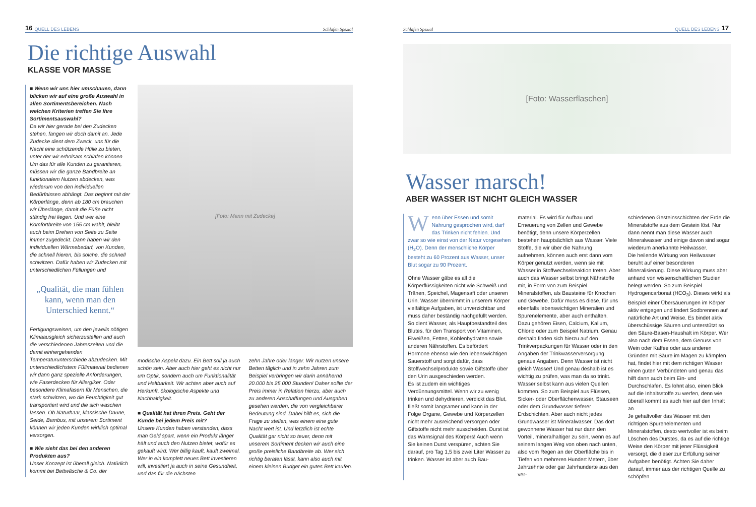16 QUELL DES LEBENS Schlafen Spezial
Die richtige Auswahl
KLASSE VOR MASSE
■ Wenn wir uns hier umschauen, dann blicken wir auf eine große Auswahl in allen Sortimentsbereichen. Nach welchen Kriterien treffen Sie Ihre Sortimentsauswahl?
Da wir hier gerade bei den Zudecken stehen, fangen wir doch damit an. Jede Zudecke dient dem Zweck, uns für die Nacht eine schützende Hülle zu bieten, unter der wir erholsam schlafen können. Um das für alle Kunden zu garantieren, müssen wir die ganze Bandbreite an funktionalem Nutzen abdecken, was wiederum von den individuellen Bedürfnissen abhängt. Das beginnt mit der Körperlänge, denn ab 180 cm brauchen wir Überlänge, damit die Füße nicht ständig frei liegen. Und wer eine Komfortbreite von 155 cm wählt, bleibt auch beim Drehen von Seite zu Seite immer zugedeckt. Dann haben wir den individuellen Wärmebedarf, von Kunden, die schnell frieren, bis solche, die schnell schwitzen. Dafür haben wir Zudecken mit unterschiedlichen Füllungen und
„Qualität, die man fühlen kann, wenn man den Unterschied kennt.“
Fertigungsweisen, um den jeweils nötigen Klimaausgleich sicherzustellen und auch die verschiedenen Jahreszeiten und die damit einhergehenden Temperaturunterschiede abzudecken. Mit unterschiedlichstem Füllmaterial bedienen wir dann ganz spezielle Anforderungen, wie Faserdecken für Allergiker. Oder besondere Klimafasern für Menschen, die stark schwitzen, wo die Feuchtigkeit gut transportiert wird und die sich waschen lassen. Ob Naturhaar, klassische Daune, Seide, Bambus, mit unserem Sortiment können wir jeden Kunden wirklich optimal versorgen.
■ Wie sieht das bei den anderen Produkten aus?
Unser Konzept ist überall gleich. Natürlich kommt bei Bettwäsche & Co. der
[Foto: Mann mit Zudecke]
modische Aspekt dazu. Ein Bett soll ja auch schön sein. Aber auch hier geht es nicht nur um Optik, sondern auch um Funktionalität und Haltbarkeit. Wir achten aber auch auf Herkunft, ökologische Aspekte und Nachhaltigkeit.
■ Qualität hat ihren Preis. Geht der Kunde bei jedem Preis mit?
Unsere Kunden haben verstanden, dass man Geld spart, wenn ein Produkt länger hält und auch den Nutzen bietet, wofür es gekauft wird. Wer billig kauft, kauft zweimal. Wer in ein komplett neues Bett investieren will, investiert ja auch in seine Gesundheit, und das für die nächsten
zehn Jahre oder länger. Wir nutzen unsere Betten täglich und in zehn Jahren zum Beispiel verbringen wir darin annähernd 20.000 bis 25.000 Stunden! Daher sollte der Preis immer in Relation hierzu, aber auch zu anderen Anschaffungen und Ausgaben gesehen werden, die von vergleichbarer Bedeutung sind. Dabei hilft es, sich die Frage zu stellen, was einem eine gute Nacht wert ist. Und letztlich ist echte Qualität gar nicht so teuer, denn mit unserem Sortiment decken wir auch eine große preisliche Bandbreite ab. Wer sich richtig beraten lässt, kann also auch mit einem kleinen Budget ein gutes Bett kaufen.
Schlafen Spezial QUELL DES LEBENS 17
[Foto: Wasserflaschen]
Wasser marsch!
ABER WASSER IST NICHT GLEICH WASSER
Wenn über Essen und somit Nahrung gesprochen wird, darf das Trinken nicht fehlen. Und zwar so wie einst von der Natur vorgesehen (H<sub>2</sub>O). Denn der menschliche Körper besteht zu 60 Prozent aus Wasser, unser Blut sogar zu 90 Prozent.
Ohne Wasser gäbe es all die Körperflüssigkeiten nicht wie Schweiß und Tränen, Speichel, Magensaft oder unseren Urin. Wasser übernimmt in unserem Körper vielfältige Aufgaben, ist unverzichtbar und muss daher beständig nachgefüllt werden. So dient Wasser, als Hauptbestandteil des Blutes, für den Transport von Vitaminen, Eiweißen, Fetten, Kohlenhydraten sowie anderen Nährstoffen. Es befördert Hormone ebenso wie den lebenswichtigen Sauerstoff und sorgt dafür, dass Stoffwechselprodukte sowie Giftstoffe über den Urin ausgeschieden werden.
Es ist zudem ein wichtiges Verdünnungsmittel. Wenn wir zu wenig trinken und dehydrieren, verdickt das Blut, fließt somit langsamer und kann in der Folge Organe, Gewebe und Körperzellen nicht mehr ausreichend versorgen oder Giftstoffe nicht mehr ausscheiden. Durst ist das Warnsignal des Körpers! Auch wenn Sie keinen Durst verspüren, achten Sie darauf, pro Tag 1,5 bis zwei Liter Wasser zu trinken. Wasser ist aber auch Bau-
material. Es wird für Aufbau und Erneuerung von Zellen und Gewebe benötigt, denn unsere Körperzellen bestehen hauptsächlich aus Wasser. Viele Stoffe, die wir über die Nahrung aufnehmen, können auch erst dann vom Körper genutzt werden, wenn sie mit Wasser in Stoffwechselreaktion treten. Aber auch das Wasser selbst bringt Nährstoffe mit, in Form von zum Beispiel Mineralstoffen, als Bausteine für Knochen und Gewebe. Dafür muss es diese, für uns ebenfalls lebenswichtigen Mineralien und Spurenelemente, aber auch enthalten. Dazu gehören Eisen, Calcium, Kalium, Chlorid oder zum Beispiel Natrium. Genau deshalb finden sich hierzu auf den Trinkverpackungen für Wasser oder in den Angaben der Trinkwasserversorgung genaue Angaben. Denn Wasser ist nicht gleich Wasser! Und genau deshalb ist es wichtig zu prüfen, was man da so trinkt.
Wasser selbst kann aus vielen Quellen kommen. So zum Beispiel aus Flüssen, Sicker- oder Oberflächenwasser, Stauseen oder dem Grundwasser tieferer Erdschichten. Aber auch nicht jedes Grundwasser ist Mineralwasser. Das dort gewonnene Wasser hat nur dann den Vorteil, mineralhaltiger zu sein, wenn es auf seinem langen Weg von oben nach unten, also vom Regen an der Oberfläche bis in Tiefen von mehreren Hundert Metern, über Jahrzehnte oder gar Jahrhunderte aus den ver-
schiedenen Gesteinsschichten der Erde die Mineralstoffe aus dem Gestein löst. Nur dann nennt man diese Wasser auch Mineralwasser und einige davon sind sogar wiederum anerkannte Heilwasser.
Die heilende Wirkung von Heilwasser beruht auf einer besonderen Mineralisierung. Diese Wirkung muss aber anhand von wissenschaftlichen Studien belegt werden. So zum Beispiel Hydrogencarbonat (HCO<sub>3</sub>). Dieses wirkt als Beispiel einer Übersäuerungen im Körper aktiv entgegen und lindert Sodbrennen auf natürliche Art und Weise. Es bindet aktiv überschüssige Säuren und unterstützt so den Säure-Basen-Haushalt im Körper. Wer also nach dem Essen, dem Genuss von Wein oder Kaffee oder aus anderen Gründen mit Säure im Magen zu kämpfen hat, findet hier mit dem richtigen Wasser einen guten Verbündeten und genau das hilft dann auch beim Ein- und Durchschlafen. Es lohnt also, einen Blick auf die Inhaltsstoffe zu werfen, denn wie überall kommt es auch hier auf den Inhalt an.
Je gehaltvoller das Wasser mit den richtigen Spurenelementen und Mineralstoffen, desto wertvoller ist es beim Löschen des Durstes, da es auf die richtige Weise den Körper mit jener Flüssigkeit versorgt, die dieser zur Erfüllung seiner Aufgaben benötigt. Achten Sie daher darauf, immer aus der richtigen Quelle zu schöpfen.